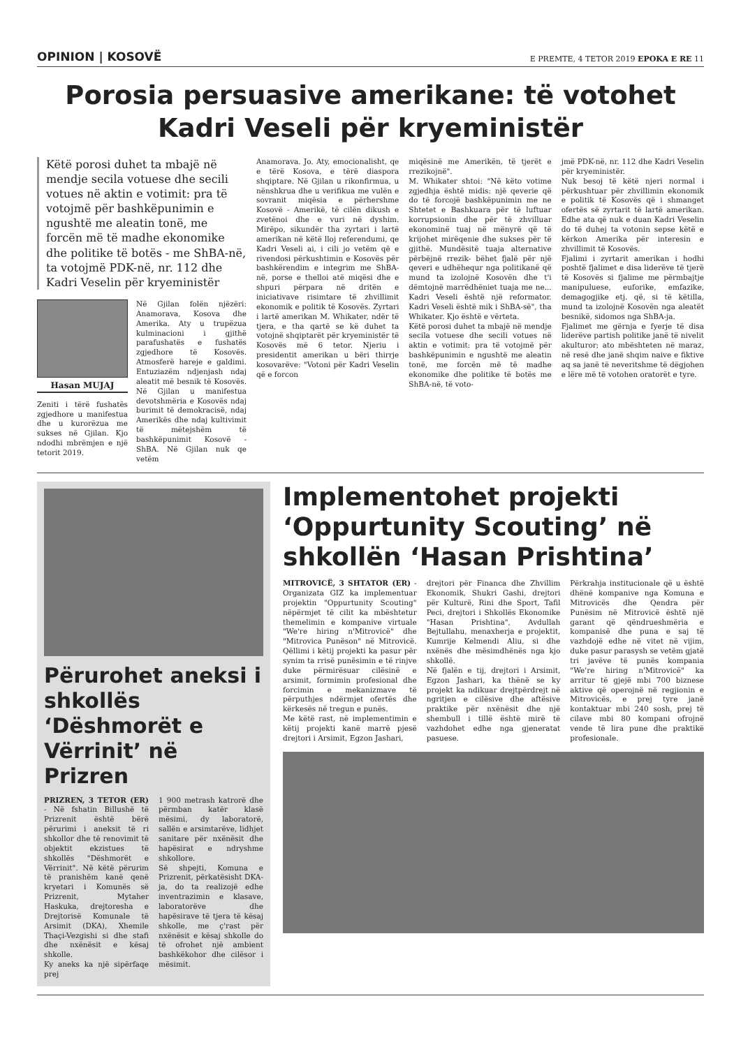OPINION | KOSOVË
E PREMTE, 4 TETOR 2019 EPOKA E RE 11
Porosia persuasive amerikane: të votohet Kadri Veseli për kryeministër
Këtë porosi duhet ta mbajë në mendje secila votuese dhe secili votues në aktin e votimit: pra të votojmë për bashkëpunimin e ngushtë me aleatin tonë, me forcën më të madhe ekonomike dhe politike të botës - me ShBA-në, ta votojmë PDK-në, nr. 112 dhe Kadri Veselin për kryeministër
Hasan MUJAJ
Zeniti i tërë fushatës zgjedhore u manifestua dhe u kurorëzua me sukses në Gjilan. Kjo ndodhi mbrëmjen e një tetorit 2019.
Në Gjilan folën njëzëri: Anamorava, Kosova dhe Amerika. Aty u trupëzua kulminacioni i gjithë parafushatës e fushatës zgjedhore të Kosovës. Atmosferë hareje e galdimi. Entuziazëm ndjenjash ndaj aleatit më besnik të Kosovës. Në Gjilan u manifestua devotshmëria e Kosovës ndaj burimit të demokracisë, ndaj Amerikës dhe ndaj kultivimit të mëtejshëm të bashkëpunimit Kosovë - ShBA. Në Gjilan nuk qe vetëm
Anamorava. Jo. Aty, emocionalisht, qe e tërë Kosova, e tërë diaspora shqiptare. Në Gjilan u rikonfirmua, u nënshkrua dhe u verifikua me vulën e sovranit miqësia e përhershme Kosovë - Amerikë, të cilën dikush e zvetënoi dhe e vuri në dyshim. Mirëpo, sikundër tha zyrtari i lartë amerikan në këtë lloj referendumi, qe Kadri Veseli ai, i cili jo vetëm që e rivendosi përkushtimin e Kosovës për bashkërendim e integrim me ShBA-në, porse e thelloi atë miqësi dhe e shpuri përpara në dritën e iniciativave risimtare të zhvillimit ekonomik e politik të Kosovës. Zyrtari i lartë amerikan M. Whikater, ndër të tjera, e tha qartë se kë duhet ta votojnë shqiptarët për kryeministër të Kosovës më 6 tetor. Njeriu i presidentit amerikan u bëri thirrje kosovarëve: "Votoni për Kadri Veselin që e forcon
miqësinë me Amerikën, të tjerët e rrezikojnë".
M. Whikater shtoi: "Në këto votime zgjedhja është midis: një qeverie që do të forcojë bashkëpunimin me ne Shtetet e Bashkuara për të luftuar korrupsionin dhe për të zhvilluar ekonominë tuaj në mënyrë që të krijohet mirëqenie dhe sukses për të gjithë. Mundësitë tuaja alternative përbëjnë rrezik- bëhet fjalë për një qeveri e udhëhequr nga politikanë që mund ta izolojnë Kosovën dhe t'i dëmtojnë marrëdhëniet tuaja me ne... Kadri Veseli është një reformator. Kadri Veseli është mik i ShBA-së", tha Whikater. Kjo është e vërteta.
Këtë porosi duhet ta mbajë në mendje secila votuese dhe secili votues në aktin e votimit: pra të votojmë për bashkëpunimin e ngushtë me aleatin tonë, me forcën më të madhe ekonomike dhe politike të botës me ShBA-në, të voto-
jmë PDK-në, nr. 112 dhe Kadri Veselin për kryeministër.
Nuk besoj të këtë njeri normal i përkushtuar për zhvillimin ekonomik e politik të Kosovës që i shmanget ofertës së zyrtarit të lartë amerikan. Edhe ata që nuk e duan Kadri Veselin do të duhej ta votonin sepse këtë e kërkon Amerika për interesin e zhvillimit të Kosovës.
Fjalimi i zyrtarit amerikan i hodhi poshtë fjalimet e disa liderëve të tjerë të Kosovës si fjalime me përmbajtje manipuluese, euforike, emfazike, demagogjike etj. që, si të këtilla, mund ta izolojnë Kosovën nga aleatët besnikë, sidomos nga ShBA-ja.
Fjalimet me gërnja e fyerje të disa liderëve partish politike janë të nivelit akulturor; ato mbështeten në maraz, në resë dhe janë shqim naive e fiktive aq sa janë të neveritshme të dëgjohen e lëre më të votohen oratorët e tyre.
Përurohet aneksi i shkollës ‘Dëshmorët e Vërrinit’ në Prizren
PRIZREN, 3 TETOR (ER) - Në fshatin Billushë të Prizrenit është bërë përurimi i aneksit të ri shkollor dhe të renovimit të objektit ekzistues të shkollës "Dëshmorët e Vërrinit". Në këtë përurim të pranishëm kanë qenë kryetari i Komunës së Prizrenit, Mytaher Haskuka, drejtoresha e Drejtorisë Komunale të Arsimit (DKA), Xhemile Thaçi-Vezgishi si dhe stafi dhe nxënësit e kësaj shkolle.
Ky aneks ka një sipërfaqe prej
1 900 metrash katrorë dhe përmban katër klasë mësimi, dy laboratorë, sallën e arsimtarëve, lidhjet sanitare për nxënësit dhe hapësirat e ndryshme shkollore.
Së shpejti, Komuna e Prizrenit, përkatësisht DKA-ja, do ta realizojë edhe inventrazimin e klasave, laboratorëve dhe hapësirave të tjera të kësaj shkolle, me ç'rast për nxënësit e kësaj shkolle do të ofrohet një ambient bashkëkohor dhe cilësor i mësimit.
Implementohet projekti ‘Oppurtunity Scouting’ në shkollën ‘Hasan Prishtina’
MITROVICË, 3 SHTATOR (ER) - Organizata GIZ ka implementuar projektin "Oppurtunity Scouting" nëpërmjet të cilit ka mbështetur themelimin e kompanive virtuale "We're hiring n'Mitrovicë" dhe "Mitrovica Punëson" në Mitrovicë. Qëllimi i këtij projekti ka pasur për synim ta rrisë punësimin e të rinjve duke përmirësuar cilësinë e arsimit, formimin profesional dhe forcimin e mekanizmave të përputhjes ndërmjet ofertës dhe kërkesës në tregun e punës.
Me këtë rast, në implementimin e këtij projekti kanë marrë pjesë drejtori i Arsimit, Egzon Jashari,
drejtori për Financa dhe Zhvillim Ekonomik, Shukri Gashi, drejtori për Kulturë, Rini dhe Sport, Tafil Peci, drejtori i Shkollës Ekonomike "Hasan Prishtina", Avdullah Bejtullahu, menaxherja e projektit, Kumrije Kelmendi Aliu, si dhe nxënës dhe mësimdhënës nga kjo shkollë.
Në fjalën e tij, drejtori i Arsimit, Egzon Jashari, ka thënë se ky projekt ka ndikuar drejtpërdrejt në ngritjen e cilësive dhe aftësive praktike për nxënësit dhe një shembull i tillë është mirë të vazhdohet edhe nga gjeneratat pasuese.
Përkrahja institucionale që u është dhënë kompanive nga Komuna e Mitrovicës dhe Qendra për Punësim në Mitrovicë është një garant që qëndrueshmëria e kompanisë dhe puna e saj të vazhdojë edhe në vitet në vijim, duke pasur parasysh se vetëm gjatë tri javëve të punës kompania "We're hiring n'Mitrovicë" ka arritur të gjejë mbi 700 biznese aktive që operojnë në regjionin e Mitrovicës, e prej tyre janë kontaktuar mbi 240 sosh, prej të cilave mbi 80 kompani ofrojnë vende të lira pune dhe praktikë profesionale.